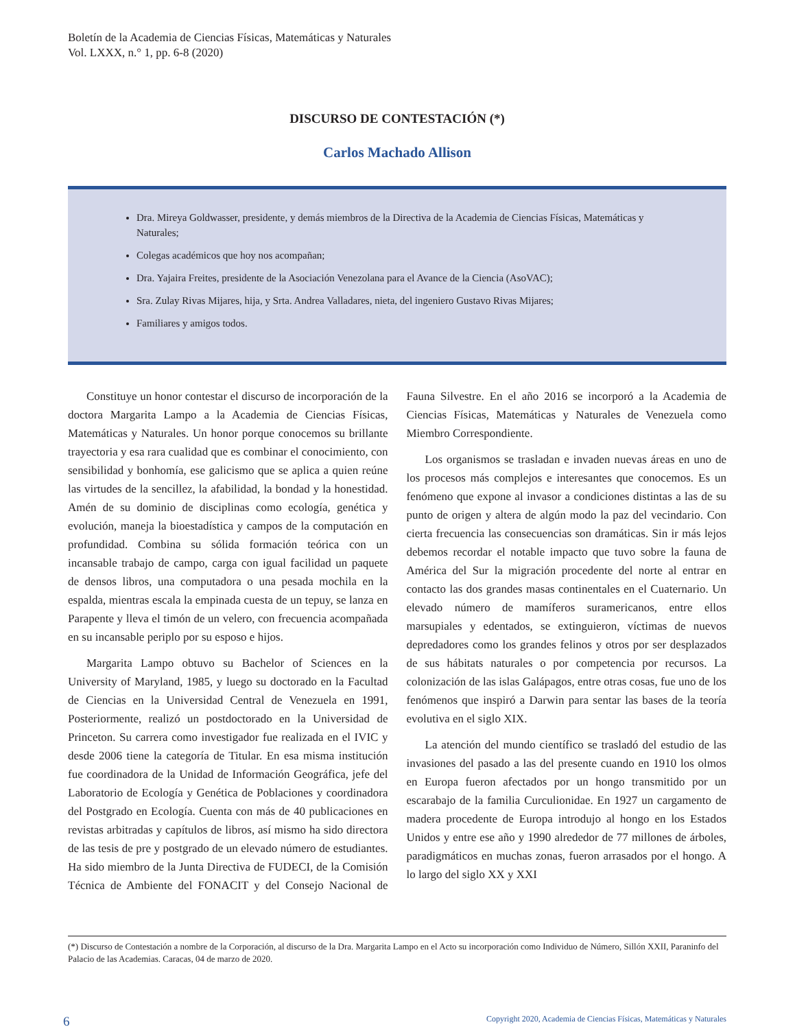Boletín de la Academia de Ciencias Físicas, Matemáticas y Naturales
Vol. LXXX, n.° 1, pp. 6-8 (2020)
DISCURSO DE CONTESTACIÓN (*)
Carlos Machado Allison
Dra. Mireya Goldwasser, presidente, y demás miembros de la Directiva de la Academia de Ciencias Físicas, Matemáticas y Naturales;
Colegas académicos que hoy nos acompañan;
Dra. Yajaira Freites, presidente de la Asociación Venezolana para el Avance de la Ciencia (AsoVAC);
Sra. Zulay Rivas Mijares, hija, y Srta. Andrea Valladares, nieta, del ingeniero Gustavo Rivas Mijares;
Familiares y amigos todos.
Constituye un honor contestar el discurso de incorporación de la doctora Margarita Lampo a la Academia de Ciencias Físicas, Matemáticas y Naturales. Un honor porque conocemos su brillante trayectoria y esa rara cualidad que es combinar el conocimiento, con sensibilidad y bonhomía, ese galicismo que se aplica a quien reúne las virtudes de la sencillez, la afabilidad, la bondad y la honestidad. Amén de su dominio de disciplinas como ecología, genética y evolución, maneja la bioestadística y campos de la computación en profundidad. Combina su sólida formación teórica con un incansable trabajo de campo, carga con igual facilidad un paquete de densos libros, una computadora o una pesada mochila en la espalda, mientras escala la empinada cuesta de un tepuy, se lanza en Parapente y lleva el timón de un velero, con frecuencia acompañada en su incansable periplo por su esposo e hijos.
Margarita Lampo obtuvo su Bachelor of Sciences en la University of Maryland, 1985, y luego su doctorado en la Facultad de Ciencias en la Universidad Central de Venezuela en 1991, Posteriormente, realizó un postdoctorado en la Universidad de Princeton. Su carrera como investigador fue realizada en el IVIC y desde 2006 tiene la categoría de Titular. En esa misma institución fue coordinadora de la Unidad de Información Geográfica, jefe del Laboratorio de Ecología y Genética de Poblaciones y coordinadora del Postgrado en Ecología. Cuenta con más de 40 publicaciones en revistas arbitradas y capítulos de libros, así mismo ha sido directora de las tesis de pre y postgrado de un elevado número de estudiantes. Ha sido miembro de la Junta Directiva de FUDECI, de la Comisión Técnica de Ambiente del FONACIT y del Consejo Nacional de Fauna Silvestre. En el año 2016 se incorporó a la Academia de Ciencias Físicas, Matemáticas y Naturales de Venezuela como Miembro Correspondiente.
Los organismos se trasladan e invaden nuevas áreas en uno de los procesos más complejos e interesantes que conocemos. Es un fenómeno que expone al invasor a condiciones distintas a las de su punto de origen y altera de algún modo la paz del vecindario. Con cierta frecuencia las consecuencias son dramáticas. Sin ir más lejos debemos recordar el notable impacto que tuvo sobre la fauna de América del Sur la migración procedente del norte al entrar en contacto las dos grandes masas continentales en el Cuaternario. Un elevado número de mamíferos suramericanos, entre ellos marsupiales y edentados, se extinguieron, víctimas de nuevos depredadores como los grandes felinos y otros por ser desplazados de sus hábitats naturales o por competencia por recursos. La colonización de las islas Galápagos, entre otras cosas, fue uno de los fenómenos que inspiró a Darwin para sentar las bases de la teoría evolutiva en el siglo XIX.
La atención del mundo científico se trasladó del estudio de las invasiones del pasado a las del presente cuando en 1910 los olmos en Europa fueron afectados por un hongo transmitido por un escarabajo de la familia Curculionidae. En 1927 un cargamento de madera procedente de Europa introdujo al hongo en los Estados Unidos y entre ese año y 1990 alrededor de 77 millones de árboles, paradigmáticos en muchas zonas, fueron arrasados por el hongo. A lo largo del siglo XX y XXI
(*) Discurso de Contestación a nombre de la Corporación, al discurso de la Dra. Margarita Lampo en el Acto su incorporación como Individuo de Número, Sillón XXII, Paraninfo del Palacio de las Academias. Caracas, 04 de marzo de 2020.
6 Copyright 2020, Academia de Ciencias Físicas, Matemáticas y Naturales